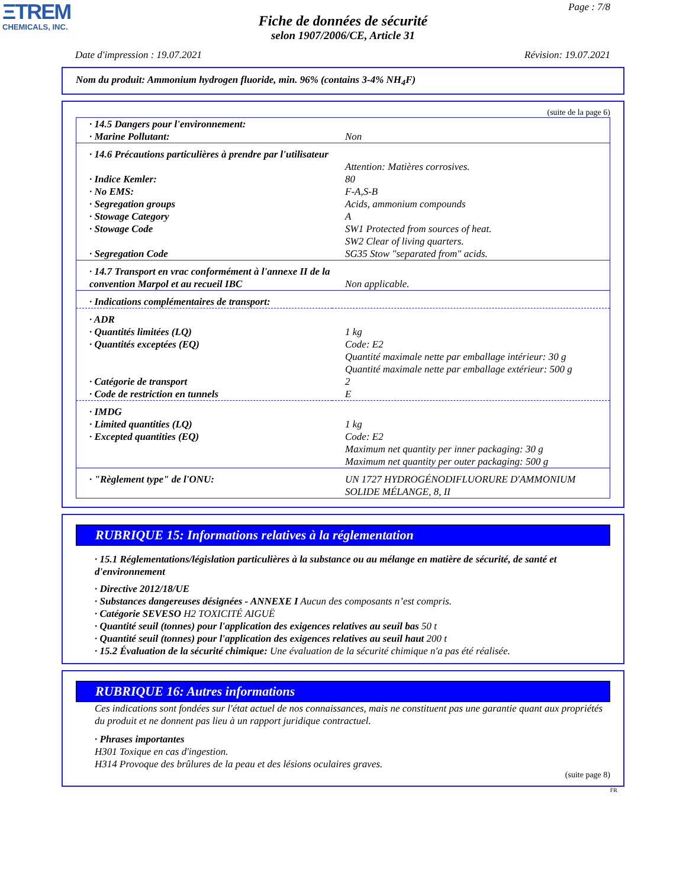ΞTREM
CHEMICALS, INC.
Page : 7/8
Fiche de données de sécurité
selon 1907/2006/CE, Article 31
Date d'impression : 19.07.2021 Révision: 19.07.2021
Nom du produit: Ammonium hydrogen fluoride, min. 96% (contains 3-4% NH<sub>4</sub>F)
(suite de la page 6)
| · 14.5 Dangers pour l'environnement: | |
| · Marine Pollutant: | Non |
| · 14.6 Précautions particulières à prendre par l'utilisateur | Attention: Matières corrosives. |
| · Indice Kemler: | 80 |
| · No EMS: | F-A,S-B |
| · Segregation groups | Acids, ammonium compounds |
| · Stowage Category | A |
| · Stowage Code | SW1 Protected from sources of heat. SW2 Clear of living quarters. |
| · Segregation Code | SG35 Stow "separated from" acids. |
| · 14.7 Transport en vrac conformément à l'annexe II de la convention Marpol et au recueil IBC | Non applicable. |
| · Indications complémentaires de transport: | |
| · ADR | |
| · Quantités limitées (LQ) | 1 kg |
| · Quantités exceptées (EQ) | Code: E2 Quantité maximale nette par emballage intérieur: 30 g Quantité maximale nette par emballage extérieur: 500 g |
| · Catégorie de transport | 2 |
| · Code de restriction en tunnels | E |
| · IMDG | |
| · Limited quantities (LQ) | 1 kg |
| · Excepted quantities (EQ) | Code: E2 Maximum net quantity per inner packaging: 30 g Maximum net quantity per outer packaging: 500 g |
| · "Règlement type" de l'ONU: | UN 1727 HYDROGÉNODIFLUORURE D'AMMONIUM SOLIDE MÉLANGE, 8, II |
RUBRIQUE 15: Informations relatives à la réglementation
· 15.1 Réglementations/législation particulières à la substance ou au mélange en matière de sécurité, de santé et d'environnement
· Directive 2012/18/UE
· Substances dangereuses désignées - ANNEXE I Aucun des composants n’est compris.
· Catégorie SEVESO H2 TOXICITÉ AIGUË
· Quantité seuil (tonnes) pour l'application des exigences relatives au seuil bas 50 t
· Quantité seuil (tonnes) pour l'application des exigences relatives au seuil haut 200 t
· 15.2 Évaluation de la sécurité chimique: Une évaluation de la sécurité chimique n'a pas été réalisée.
RUBRIQUE 16: Autres informations
Ces indications sont fondées sur l'état actuel de nos connaissances, mais ne constituent pas une garantie quant aux propriétés du produit et ne donnent pas lieu à un rapport juridique contractuel.
· Phrases importantes
H301 Toxique en cas d'ingestion.
H314 Provoque des brûlures de la peau et des lésions oculaires graves.
(suite page 8)
FR